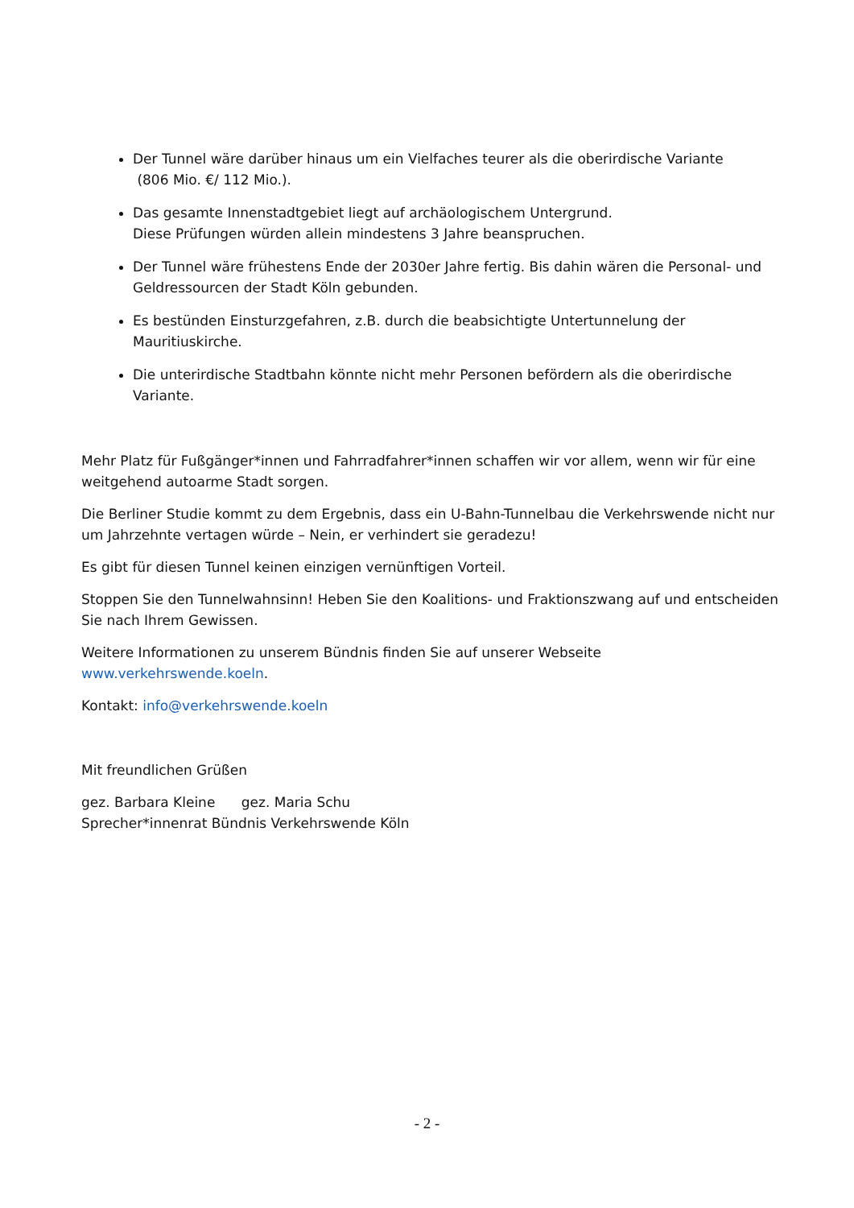Der Tunnel wäre darüber hinaus um ein Vielfaches teurer als die oberirdische Variante
(806 Mio. €/ 112 Mio.).
Das gesamte Innenstadtgebiet liegt auf archäologischem Untergrund.
Diese Prüfungen würden allein mindestens 3 Jahre beanspruchen.
Der Tunnel wäre frühestens Ende der 2030er Jahre fertig. Bis dahin wären die Personal- und Geldressourcen der Stadt Köln gebunden.
Es bestünden Einsturzgefahren, z.B. durch die beabsichtigte Untertunnelung der Mauritiuskirche.
Die unterirdische Stadtbahn könnte nicht mehr Personen befördern als die oberirdische Variante.
Mehr Platz für Fußgänger*innen und Fahrradfahrer*innen schaffen wir vor allem, wenn wir für eine weitgehend autoarme Stadt sorgen.
Die Berliner Studie kommt zu dem Ergebnis, dass ein U-Bahn-Tunnelbau die Verkehrswende nicht nur um Jahrzehnte vertagen würde – Nein, er verhindert sie geradezu!
Es gibt für diesen Tunnel keinen einzigen vernünftigen Vorteil.
Stoppen Sie den Tunnelwahnsinn! Heben Sie den Koalitions- und Fraktionszwang auf und entscheiden Sie nach Ihrem Gewissen.
Weitere Informationen zu unserem Bündnis finden Sie auf unserer Webseite
www.verkehrswende.koeln.
Kontakt: info@verkehrswende.koeln
Mit freundlichen Grüßen
gez. Barbara Kleine gez. Maria Schu
Sprecher*innenrat Bündnis Verkehrswende Köln
- 2 -